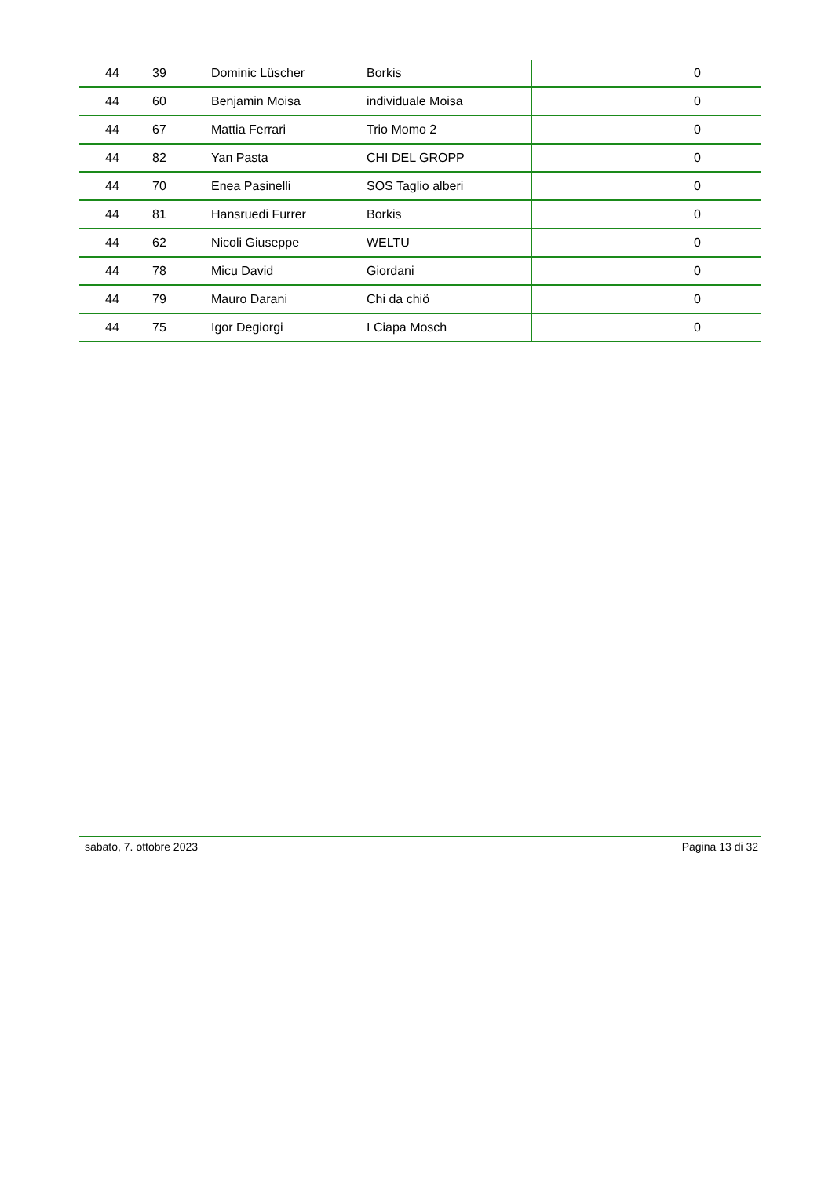| 44 | 39 | Dominic Lüscher | Borkis | 0 |
| 44 | 60 | Benjamin Moisa | individuale Moisa | 0 |
| 44 | 67 | Mattia Ferrari | Trio Momo 2 | 0 |
| 44 | 82 | Yan Pasta | CHI DEL GROPP | 0 |
| 44 | 70 | Enea Pasinelli | SOS Taglio alberi | 0 |
| 44 | 81 | Hansruedi Furrer | Borkis | 0 |
| 44 | 62 | Nicoli Giuseppe | WELTU | 0 |
| 44 | 78 | Micu David | Giordani | 0 |
| 44 | 79 | Mauro Darani | Chi da chiö | 0 |
| 44 | 75 | Igor Degiorgi | I Ciapa Mosch | 0 |
sabato, 7. ottobre 2023 Pagina 13 di 32